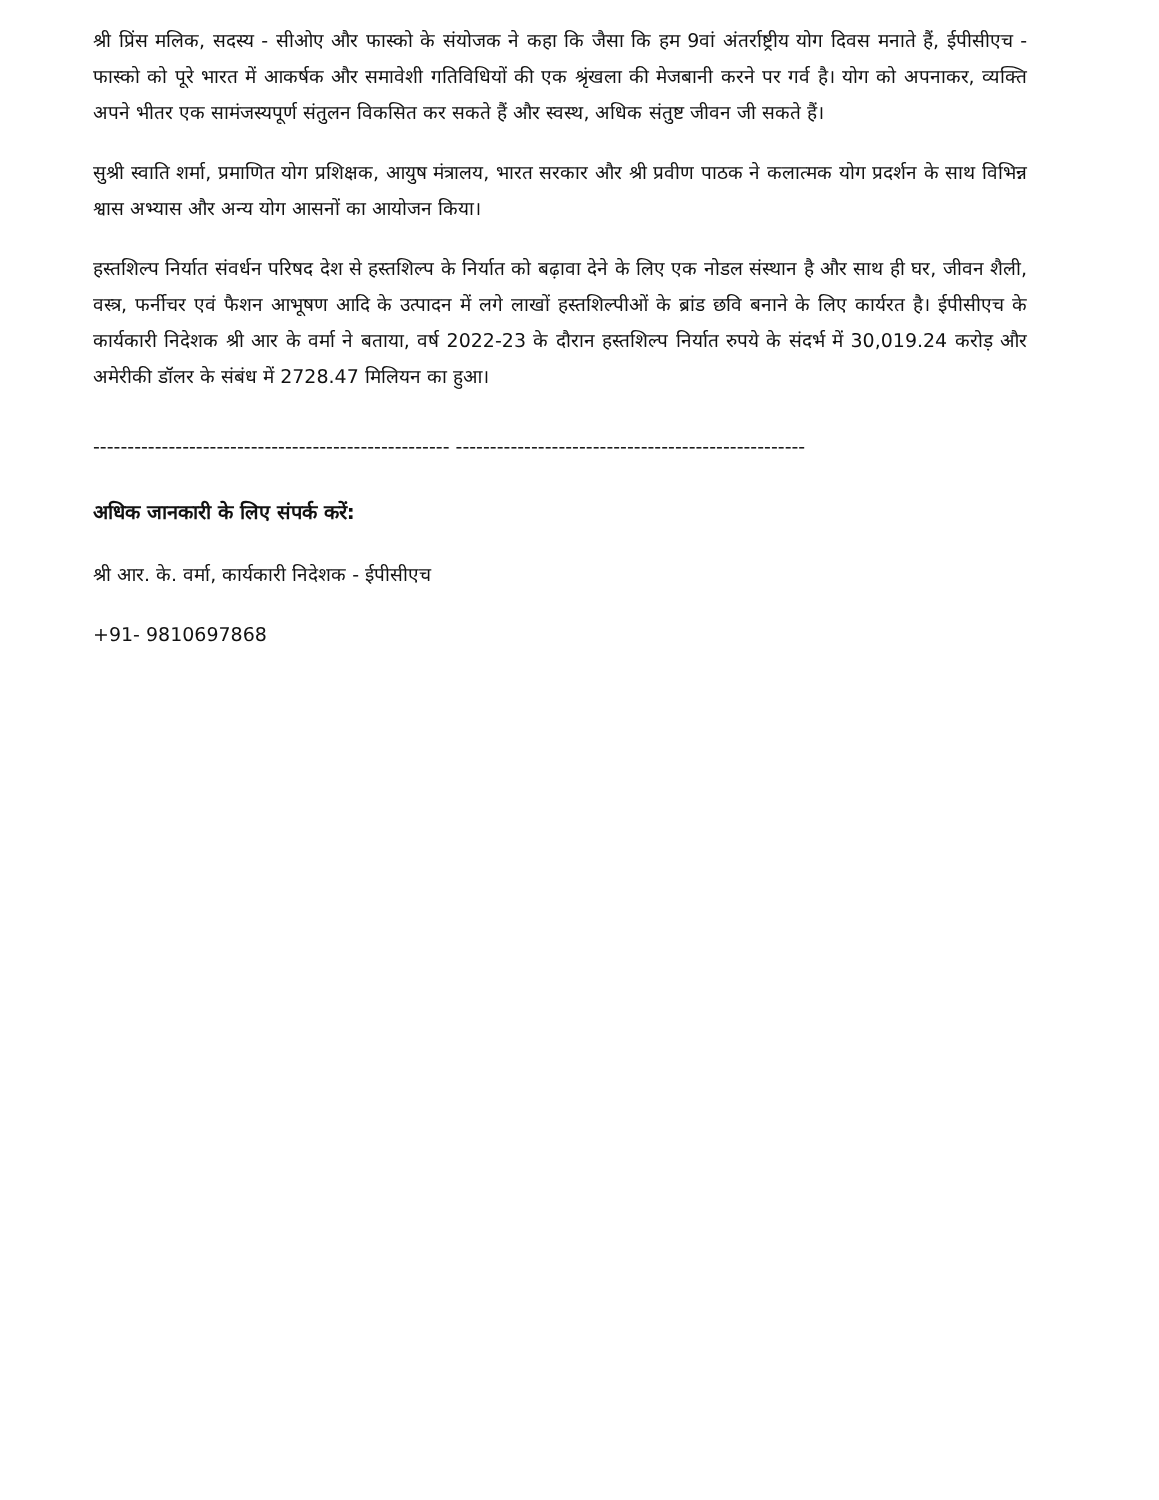श्री प्रिंस मलिक, सदस्य - सीओए और फास्को के संयोजक ने कहा कि जैसा कि हम 9वां अंतर्राष्ट्रीय योग दिवस मनाते हैं, ईपीसीएच - फास्को को पूरे भारत में आकर्षक और समावेशी गतिविधियों की एक श्रृंखला की मेजबानी करने पर गर्व है। योग को अपनाकर, व्यक्ति अपने भीतर एक सामंजस्यपूर्ण संतुलन विकसित कर सकते हैं और स्वस्थ, अधिक संतुष्ट जीवन जी सकते हैं।
सुश्री स्वाति शर्मा, प्रमाणित योग प्रशिक्षक, आयुष मंत्रालय, भारत सरकार और श्री प्रवीण पाठक ने कलात्मक योग प्रदर्शन के साथ विभिन्न श्वास अभ्यास और अन्य योग आसनों का आयोजन किया।
हस्तशिल्प निर्यात संवर्धन परिषद देश से हस्तशिल्प के निर्यात को बढ़ावा देने के लिए एक नोडल संस्थान है और साथ ही घर, जीवन शैली, वस्त्र, फर्नीचर एवं फैशन आभूषण आदि के उत्पादन में लगे लाखों हस्तशिल्पीओं के ब्रांड छवि बनाने के लिए कार्यरत है। ईपीसीएच के कार्यकारी निदेशक श्री आर के वर्मा ने बताया, वर्ष 2022-23 के दौरान हस्तशिल्प निर्यात रुपये के संदर्भ में 30,019.24 करोड़ और अमेरीकी डॉलर के संबंध में 2728.47 मिलियन का हुआ।
---------------------------------------------------- ---------------------------------------------------
अधिक जानकारी के लिए संपर्क करें:
श्री आर. के. वर्मा, कार्यकारी निदेशक - ईपीसीएच
+91- 9810697868